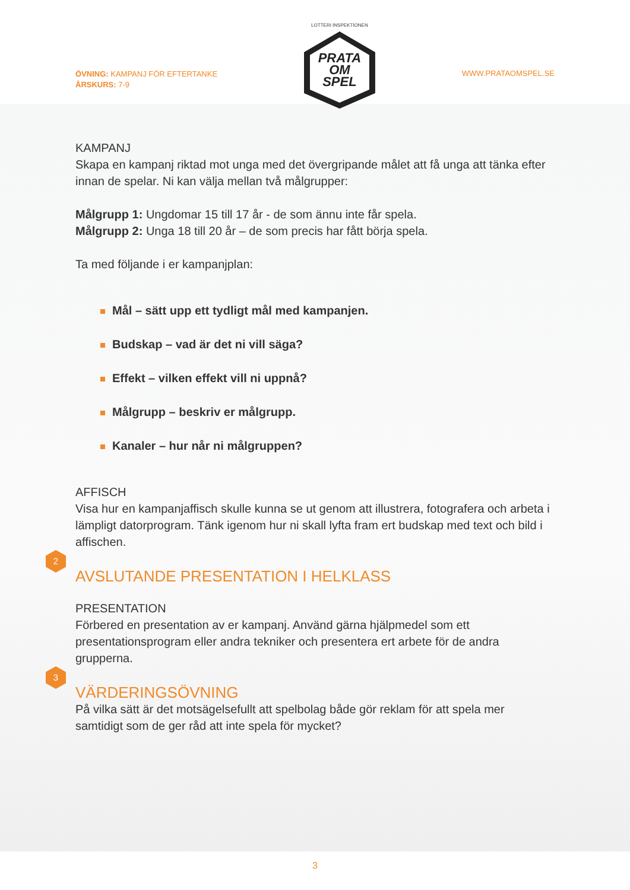ÖVNING: KAMPANJ FÖR EFTERTANKE
ÅRSKURS: 7-9
LOTTERI INSPEKTIONEN
PRATA
OM
SPEL
WWW.PRATAOMSPEL.SE
KAMPANJ
Skapa en kampanj riktad mot unga med det övergripande målet att få unga att tänka efter innan de spelar. Ni kan välja mellan två målgrupper:
Målgrupp 1: Ungdomar 15 till 17 år - de som ännu inte får spela.
Målgrupp 2: Unga 18 till 20 år – de som precis har fått börja spela.
Ta med följande i er kampanjplan:
Mål – sätt upp ett tydligt mål med kampanjen.
Budskap – vad är det ni vill säga?
Effekt – vilken effekt vill ni uppnå?
Målgrupp – beskriv er målgrupp.
Kanaler – hur når ni målgruppen?
AFFISCH
Visa hur en kampanjaffisch skulle kunna se ut genom att illustrera, fotografera och arbeta i lämpligt datorprogram. Tänk igenom hur ni skall lyfta fram ert budskap med text och bild i affischen.
2
AVSLUTANDE PRESENTATION I HELKLASS
PRESENTATION
Förbered en presentation av er kampanj. Använd gärna hjälpmedel som ett presentationsprogram eller andra tekniker och presentera ert arbete för de andra grupperna.
3
VÄRDERINGSÖVNING
På vilka sätt är det motsägelsefullt att spelbolag både gör reklam för att spela mer samtidigt som de ger råd att inte spela för mycket?
3